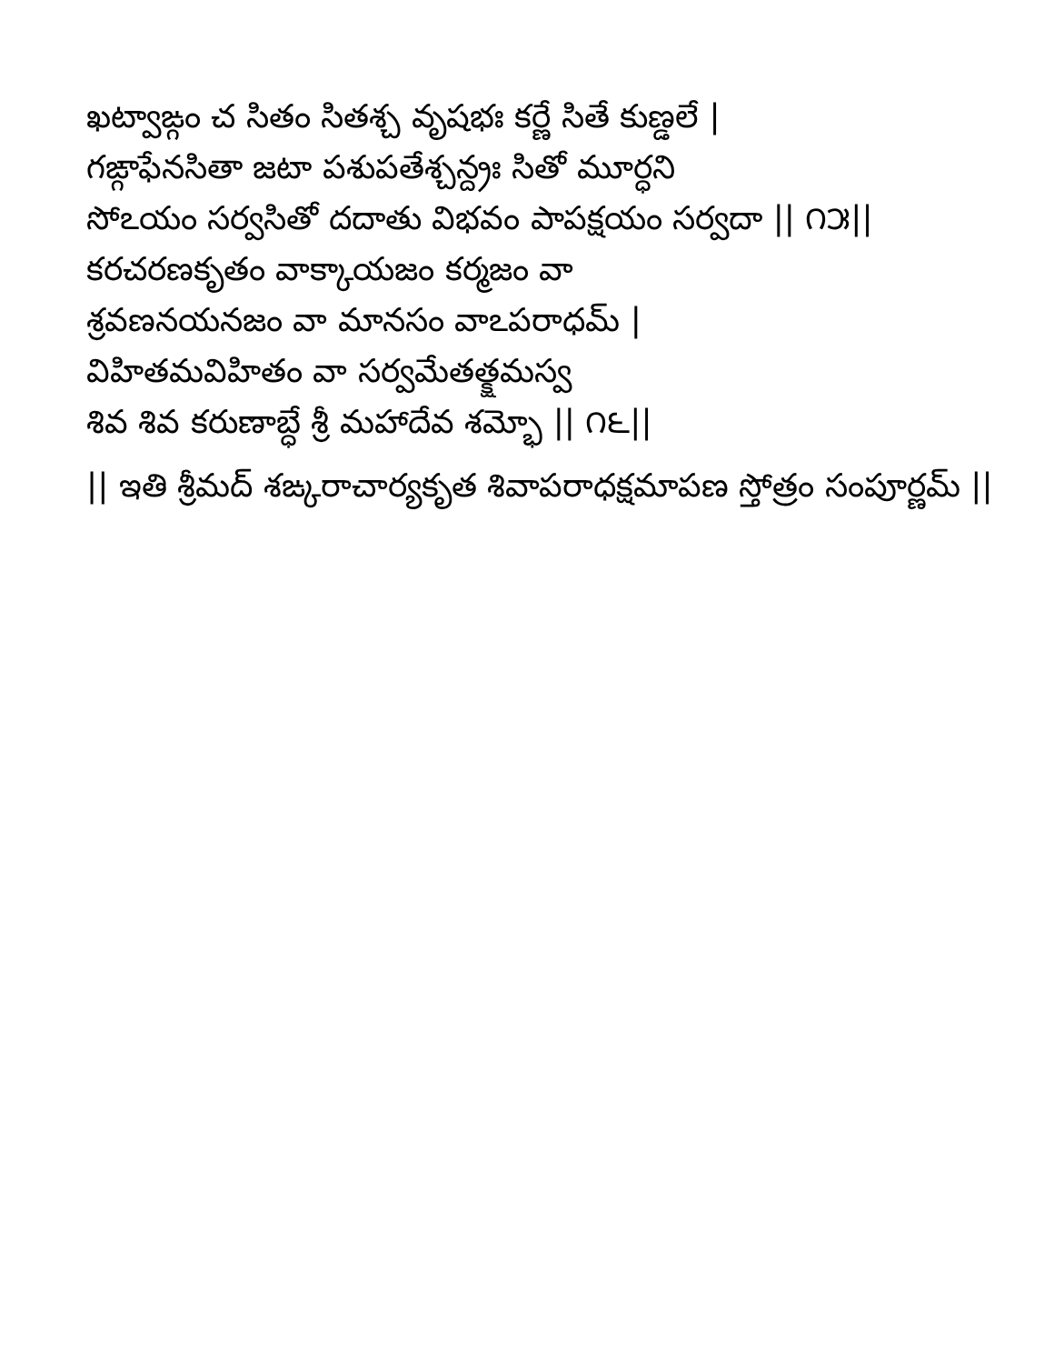ఖట్వాఙ్గం చ సితం సితశ్చ వృషభః కర్ణే సితే కుణ్డలే |
గఙ్గాఫేనసితా జటా పశుపతేశ్చన్ద్రః సితో మూర్ధని
సోఽయం సర్వసితో దదాతు విభవం పాపక్షయం సర్వదా || ౧౫||
కరచరణకృతం వాక్కాయజం కర్మజం వా
శ్రవణనయనజం వా మానసం వాఽపరాధమ్ |
విహితమవిహితం వా సర్వమేతత్క్షమస్వ
శివ శివ కరుణాబ్ధే శ్రీ మహాదేవ శమ్భో || ౧౬||
|| ఇతి శ్రీమద్ శఙ్కరాచార్యకృత శివాపరాధక్షమాపణ స్తోత్రం సంపూర్ణమ్ ||